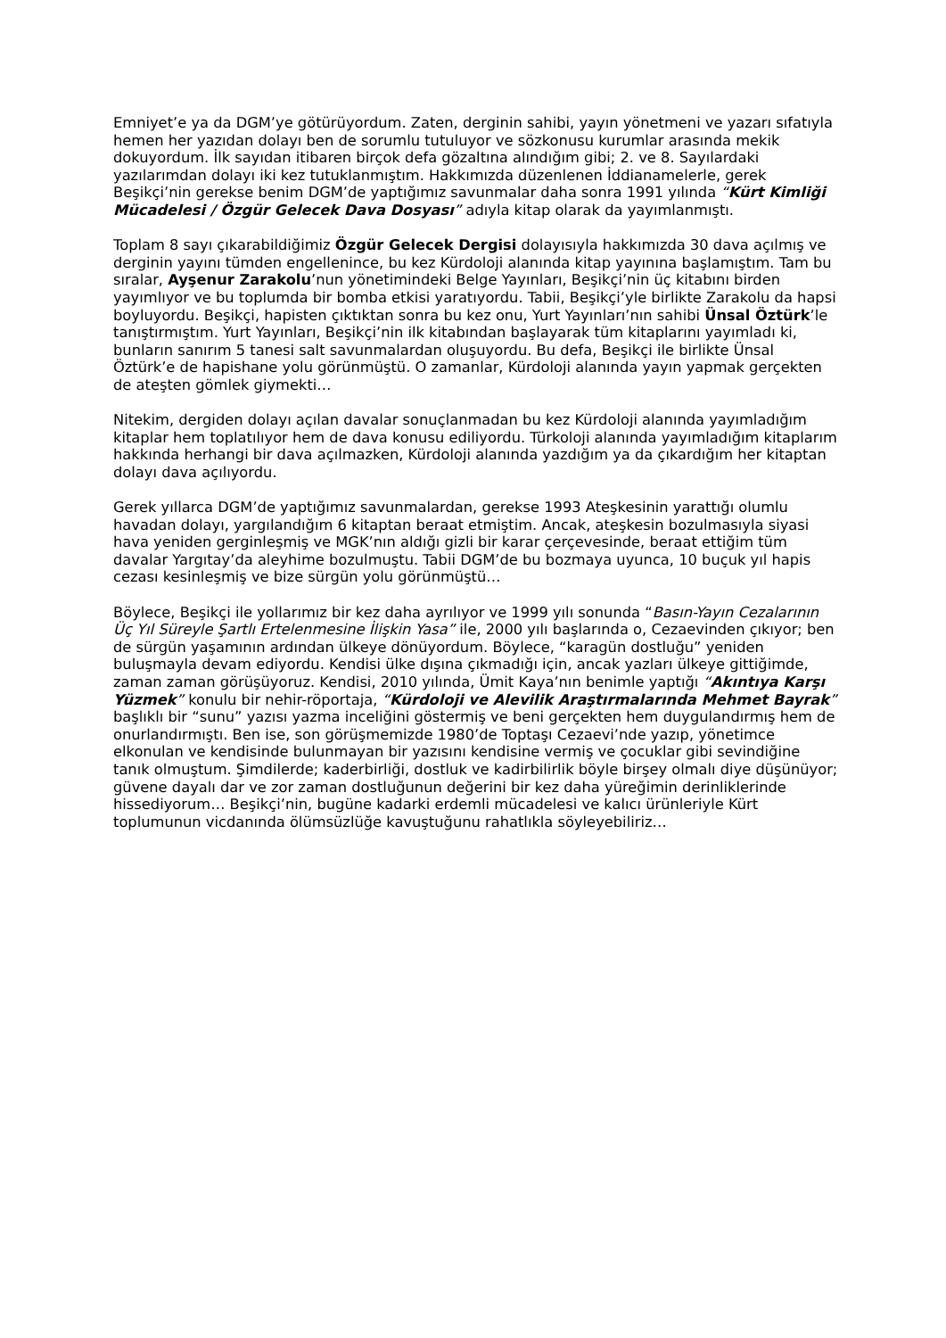Emniyet’e ya da DGM’ye götürüyordum. Zaten, derginin sahibi, yayın yönetmeni ve yazarı sıfatıyla hemen her yazıdan dolayı ben de sorumlu tutuluyor ve sözkonusu kurumlar arasında mekik dokuyordum. İlk sayıdan itibaren birçok defa gözaltına alındığım gibi; 2. ve 8. Sayılardaki yazılarımdan dolayı iki kez tutuklanmıştım. Hakkımızda düzenlenen İddianamelerle, gerek Beşikçi’nin gerekse benim DGM’de yaptığımız savunmalar daha sonra 1991 yılında “Kürt Kimliği Mücadelesi / Özgür Gelecek Dava Dosyası” adıyla kitap olarak da yayımlanmıştı.
Toplam 8 sayı çıkarabildiğimiz Özgür Gelecek Dergisi dolayısıyla hakkımızda 30 dava açılmış ve derginin yayını tümden engellenince, bu kez Kürdoloji alanında kitap yayınına başlamıştım. Tam bu sıralar, Ayşenur Zarakolu’nun yönetimindeki Belge Yayınları, Beşikçi’nin üç kitabını birden yayımlıyor ve bu toplumda bir bomba etkisi yaratıyordu. Tabii, Beşikçi’yle birlikte Zarakolu da hapsi boyluyordu. Beşikçi, hapisten çıktıktan sonra bu kez onu, Yurt Yayınları’nın sahibi Ünsal Öztürk’le tanıştırmıştım. Yurt Yayınları, Beşikçi’nin ilk kitabından başlayarak tüm kitaplarını yayımladı ki, bunların sanırım 5 tanesi salt savunmalardan oluşuyordu. Bu defa, Beşikçi ile birlikte Ünsal Öztürk’e de hapishane yolu görünmüştü. O zamanlar, Kürdoloji alanında yayın yapmak gerçekten de ateşten gömlek giymekti…
Nitekim, dergiden dolayı açılan davalar sonuçlanmadan bu kez Kürdoloji alanında yayımladığım kitaplar hem toplatılıyor hem de dava konusu ediliyordu. Türkoloji alanında yayımladığım kitaplarım hakkında herhangi bir dava açılmazken, Kürdoloji alanında yazdığım ya da çıkardığım her kitaptan dolayı dava açılıyordu.
Gerek yıllarca DGM’de yaptığımız savunmalardan, gerekse 1993 Ateşkesinin yarattığı olumlu havadan dolayı, yargılandığım 6 kitaptan beraat etmiştim. Ancak, ateşkesin bozulmasıyla siyasi hava yeniden gerginleşmiş ve MGK’nın aldığı gizli bir karar çerçevesinde, beraat ettiğim tüm davalar Yargıtay’da aleyhime bozulmuştu. Tabii DGM’de bu bozmaya uyunca, 10 buçuk yıl hapis cezası kesinleşmiş ve bize sürgün yolu görünmüştü…
Böylece, Beşikçi ile yollarımız bir kez daha ayrılıyor ve 1999 yılı sonunda “Basın-Yayın Cezalarının Üç Yıl Süreyle Şartlı Ertelenmesine İlişkin Yasa” ile, 2000 yılı başlarında o, Cezaevinden çıkıyor; ben de sürgün yaşamının ardından ülkeye dönüyordum. Böylece, “karagün dostluğu” yeniden buluşmayla devam ediyordu. Kendisi ülke dışına çıkmadığı için, ancak yazları ülkeye gittiğimde, zaman zaman görüşüyoruz. Kendisi, 2010 yılında, Ümit Kaya’nın benimle yaptığı “Akıntıya Karşı Yüzmek” konulu bir nehir-röportaja, “Kürdoloji ve Alevilik Araştırmalarında Mehmet Bayrak” başlıklı bir “sunu” yazısı yazma inceliğini göstermiş ve beni gerçekten hem duygulandırmış hem de onurlandırmıştı. Ben ise, son görüşmemizde 1980’de Toptaşı Cezaevi’nde yazıp, yönetimce elkonulan ve kendisinde bulunmayan bir yazısını kendisine vermiş ve çocuklar gibi sevindiğine tanık olmuştum. Şimdilerde; kaderbirliği, dostluk ve kadirbilirlik böyle birşey olmalı diye düşünüyor; güvene dayalı dar ve zor zaman dostluğunun değerini bir kez daha yüreğimin derinliklerinde hissediyorum… Beşikçi’nin, bugüne kadarki erdemli mücadelesi ve kalıcı ürünleriyle Kürt toplumunun vicdanında ölümsüzlüğe kavuştuğunu rahatlıkla söyleyebiliriz…